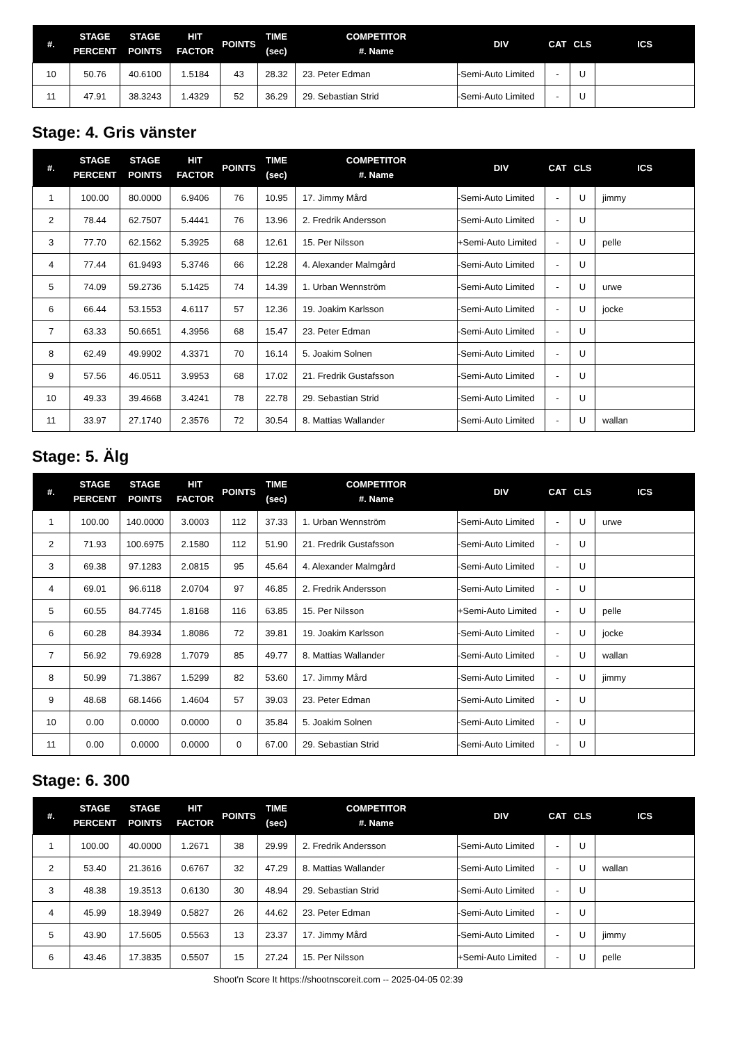| #. | STAGE PERCENT | STAGE POINTS | HIT FACTOR | POINTS | TIME (sec) | COMPETITOR #. Name | DIV | CAT | CLS | ICS |
| --- | --- | --- | --- | --- | --- | --- | --- | --- | --- | --- |
| 10 | 50.76 | 40.6100 | 1.5184 | 43 | 28.32 | 23. Peter Edman | -Semi-Auto Limited | - | U | |
| 11 | 47.91 | 38.3243 | 1.4329 | 52 | 36.29 | 29. Sebastian Strid | -Semi-Auto Limited | - | U | |
Stage: 4. Gris vänster
| #. | STAGE PERCENT | STAGE POINTS | HIT FACTOR | POINTS | TIME (sec) | COMPETITOR #. Name | DIV | CAT | CLS | ICS |
| --- | --- | --- | --- | --- | --- | --- | --- | --- | --- | --- |
| 1 | 100.00 | 80.0000 | 6.9406 | 76 | 10.95 | 17. Jimmy Mård | -Semi-Auto Limited | - | U | jimmy |
| 2 | 78.44 | 62.7507 | 5.4441 | 76 | 13.96 | 2. Fredrik Andersson | -Semi-Auto Limited | - | U | |
| 3 | 77.70 | 62.1562 | 5.3925 | 68 | 12.61 | 15. Per Nilsson | +Semi-Auto Limited | - | U | pelle |
| 4 | 77.44 | 61.9493 | 5.3746 | 66 | 12.28 | 4. Alexander Malmgård | -Semi-Auto Limited | - | U | |
| 5 | 74.09 | 59.2736 | 5.1425 | 74 | 14.39 | 1. Urban Wennström | -Semi-Auto Limited | - | U | urwe |
| 6 | 66.44 | 53.1553 | 4.6117 | 57 | 12.36 | 19. Joakim Karlsson | -Semi-Auto Limited | - | U | jocke |
| 7 | 63.33 | 50.6651 | 4.3956 | 68 | 15.47 | 23. Peter Edman | -Semi-Auto Limited | - | U | |
| 8 | 62.49 | 49.9902 | 4.3371 | 70 | 16.14 | 5. Joakim Solnen | -Semi-Auto Limited | - | U | |
| 9 | 57.56 | 46.0511 | 3.9953 | 68 | 17.02 | 21. Fredrik Gustafsson | -Semi-Auto Limited | - | U | |
| 10 | 49.33 | 39.4668 | 3.4241 | 78 | 22.78 | 29. Sebastian Strid | -Semi-Auto Limited | - | U | |
| 11 | 33.97 | 27.1740 | 2.3576 | 72 | 30.54 | 8. Mattias Wallander | -Semi-Auto Limited | - | U | wallan |
Stage: 5. Älg
| #. | STAGE PERCENT | STAGE POINTS | HIT FACTOR | POINTS | TIME (sec) | COMPETITOR #. Name | DIV | CAT | CLS | ICS |
| --- | --- | --- | --- | --- | --- | --- | --- | --- | --- | --- |
| 1 | 100.00 | 140.0000 | 3.0003 | 112 | 37.33 | 1. Urban Wennström | -Semi-Auto Limited | - | U | urwe |
| 2 | 71.93 | 100.6975 | 2.1580 | 112 | 51.90 | 21. Fredrik Gustafsson | -Semi-Auto Limited | - | U | |
| 3 | 69.38 | 97.1283 | 2.0815 | 95 | 45.64 | 4. Alexander Malmgård | -Semi-Auto Limited | - | U | |
| 4 | 69.01 | 96.6118 | 2.0704 | 97 | 46.85 | 2. Fredrik Andersson | -Semi-Auto Limited | - | U | |
| 5 | 60.55 | 84.7745 | 1.8168 | 116 | 63.85 | 15. Per Nilsson | +Semi-Auto Limited | - | U | pelle |
| 6 | 60.28 | 84.3934 | 1.8086 | 72 | 39.81 | 19. Joakim Karlsson | -Semi-Auto Limited | - | U | jocke |
| 7 | 56.92 | 79.6928 | 1.7079 | 85 | 49.77 | 8. Mattias Wallander | -Semi-Auto Limited | - | U | wallan |
| 8 | 50.99 | 71.3867 | 1.5299 | 82 | 53.60 | 17. Jimmy Mård | -Semi-Auto Limited | - | U | jimmy |
| 9 | 48.68 | 68.1466 | 1.4604 | 57 | 39.03 | 23. Peter Edman | -Semi-Auto Limited | - | U | |
| 10 | 0.00 | 0.0000 | 0.0000 | 0 | 35.84 | 5. Joakim Solnen | -Semi-Auto Limited | - | U | |
| 11 | 0.00 | 0.0000 | 0.0000 | 0 | 67.00 | 29. Sebastian Strid | -Semi-Auto Limited | - | U | |
Stage: 6. 300
| #. | STAGE PERCENT | STAGE POINTS | HIT FACTOR | POINTS | TIME (sec) | COMPETITOR #. Name | DIV | CAT | CLS | ICS |
| --- | --- | --- | --- | --- | --- | --- | --- | --- | --- | --- |
| 1 | 100.00 | 40.0000 | 1.2671 | 38 | 29.99 | 2. Fredrik Andersson | -Semi-Auto Limited | - | U | |
| 2 | 53.40 | 21.3616 | 0.6767 | 32 | 47.29 | 8. Mattias Wallander | -Semi-Auto Limited | - | U | wallan |
| 3 | 48.38 | 19.3513 | 0.6130 | 30 | 48.94 | 29. Sebastian Strid | -Semi-Auto Limited | - | U | |
| 4 | 45.99 | 18.3949 | 0.5827 | 26 | 44.62 | 23. Peter Edman | -Semi-Auto Limited | - | U | |
| 5 | 43.90 | 17.5605 | 0.5563 | 13 | 23.37 | 17. Jimmy Mård | -Semi-Auto Limited | - | U | jimmy |
| 6 | 43.46 | 17.3835 | 0.5507 | 15 | 27.24 | 15. Per Nilsson | +Semi-Auto Limited | - | U | pelle |
Shoot'n Score It https://shootnscoreit.com -- 2025-04-05 02:39